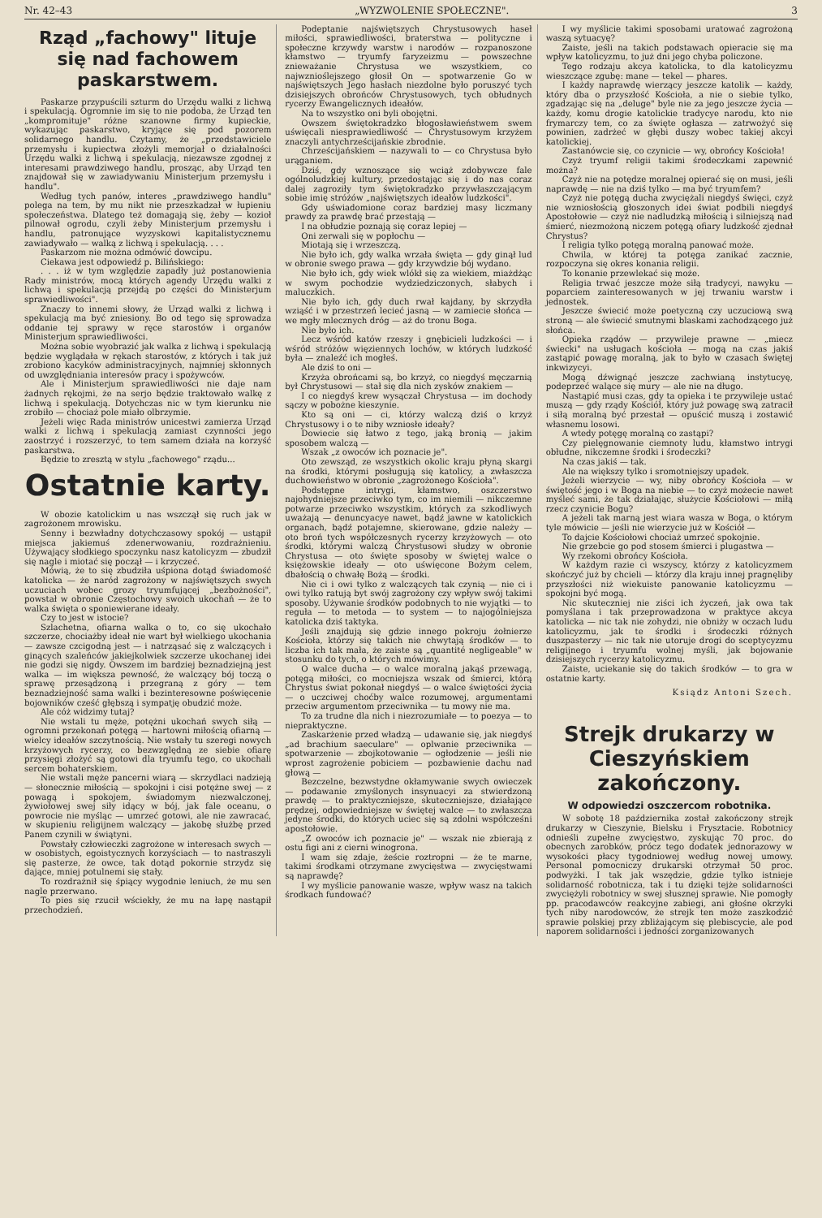Nr. 42–43 „WYZWOLENIE SPOŁECZNE". 3
Rząd „fachowy" lituje się nad fachowem paskarstwem.
Paskarze przypuścili szturm do Urzędu walki z lichwą i spekulacją. Ogromnie im się to nie podoba, że Urząd ten „kompromituje" różne szanowne firmy kupieckie, wykazując paskarstwo, kryjące się pod pozorem solidarnego handlu. Czytamy, że „przedstawiciele przemysłu i kupiectwa złożyli memorjał o działalności Urzędu walki z lichwą i spekulacją, niezawsze zgodnej z interesami prawdziwego handlu, prosząc, aby Urząd ten znajdował się w zawiadywaniu Ministerjum przemysłu i handlu".
Według tych panów, interes „prawdziwego handlu" polega na tem, by mu nikt nie przeszkadzał w łupieniu społeczeństwa. Dlatego też domagają się, żeby — kozioł pilnował ogrodu, czyli żeby Ministerjum przemysłu i handlu, patronujące wyzyskowi kapitalistycznemu zawiadywało — walką z lichwą i spekulacją. . . .
Paskarzom nie można odmówić dowcipu.
Ciekawa jest odpowiedź p. Bilińskiego:
. . . iż w tym względzie zapadły już postanowienia Rady ministrów, mocą których agendy Urzędu walki z lichwą i spekulacją przejdą po części do Ministerjum sprawiedliwości".
Znaczy to innemi słowy, że Urząd walki z lichwą i spekulacją ma być zniesiony. Bo od tego się sprowadza oddanie tej sprawy w ręce starostów i organów Ministerjum sprawiedliwości.
Można sobie wyobrazić jak walka z lichwą i spekulacją będzie wyglądała w rękach starostów, z których i tak już zrobiono kacyków administracyjnych, najmniej skłonnych od uwzględniania interesów pracy i spożywców.
Ale i Ministerjum sprawiedliwości nie daje nam żadnych rękojmi, że na serjo będzie traktowało walkę z lichwą i spekulacją. Dotychczas nic w tym kierunku nie zrobiło — chociaż pole miało olbrzymie.
Jeżeli więc Rada ministrów unicestwi zamierza Urząd walki z lichwą i spekulacją zamiast czynności jego zaostrzyć i rozszerzyć, to tem samem działa na korzyść paskarstwa.
Będzie to zresztą w stylu „fachowego" rządu...
Ostatnie karty.
W obozie katolickim u nas wszczął się ruch jak w zagrożonem mrowisku.
Senny i bezwładny dotychczasowy spokój — ustąpił miejsca jakiemuś zdenerwowaniu, rozdrażnieniu. Używający słodkiego spoczynku nasz katolicyzm — zbudził się nagle i miotać się począł — i krzyczeć.
Mówią, że to się zbudziła uśpiona dotąd świadomość katolicka — że naród zagrożony w najświętszych swych uczuciach wobec grozy tryumfującej „bezbożności", powstał w obronie Częstochowy swoich ukochań — że to walka święta o sponiewierane ideały.
Czy to jest w istocie?
Szlachetna, ofiarna walka o to, co się ukochało szczerze, chociażby ideał nie wart był wielkiego ukochania — zawsze czcigodną jest — i natrząsać się z walczących i ginących szaleńców jakiejkolwiek szczerze ukochanej idei nie godzi się nigdy. Owszem im bardziej beznadziejną jest walka — im większa pewność, że walczący bój toczą o sprawę przesądzoną i przegraną z góry — tem beznadziejność sama walki i bezinteresowne poświęcenie bojowników cześć głębszą i sympatję obudzić może.
Ale cóż widzimy tutaj?
Nie wstali tu męże, potężni ukochań swych siłą — ogromni przekonań potęgą — hartowni miłością ofiarną — wielcy ideałów szczytnością. Nie wstały tu szeregi nowych krzyżowych rycerzy, co bezwzględną ze siebie ofiarę przysięgi złożyć są gotowi dla tryumfu tego, co ukochali sercem bohaterskiem.
Nie wstali męże pancerni wiarą — skrzydlaci nadzieją — słonecznie miłością — spokojni i cisi potężne swej — z powagą i spokojem, świadomym niezwalczonej, żywiołowej swej siły idący w bój, jak fale oceanu, o powrocie nie myśląc — umrzeć gotowi, ale nie zawracać, w skupieniu religijnem walczący — jakobę służbę przed Panem czynili w świątyni.
Powstały człowieczki zagrożone w interesach swych — w osobistych, egoistycznych korzyściach — to nastraszyli się pasterze, że owce, tak dotąd pokornie strzydz się dające, mniej potulnemi się stały.
To rozdrażnił się śpiący wygodnie leniuch, że mu sen nagle przerwano.
To pies się rzucił wściekły, że mu na łapę nastąpił przechodzień.
Podeptanie najświętszych Chrystusowych haseł miłości, sprawiedliwości, braterstwa — polityczne i społeczne krzywdy warstw i narodów — rozpanoszone kłamstwo — tryumfy faryzeizmu — powszechne znieważanie Chrystusa we wszystkiem, co najwznioślejszego głosił On — spotwarzenie Go w najświętszych Jego hasłach niezdolne było poruszyć tych dzisiejszych obrońców Chrystusowych, tych obłudnych rycerzy Ewangelicznych ideałów.
Na to wszystko oni byli obojętni.
Owszem świętokradzko błogosławieństwem swem uświęcali niesprawiedliwość — Chrystusowym krzyżem znaczyli antychrześcijańskie zbrodnie.
Chrześcijańskiem — nazywali to — co Chrystusa było urąganiem.
Dziś, gdy wznoszące się wciąż zdobywcze fale ogólnoludzkiej kultury, przedostając się i do nas coraz dalej zagroziły tym świętokradzko przywłaszczającym sobie imię stróżów „najświętszych ideałów ludzkości".
Gdy uświadomione coraz bardziej masy liczmany prawdy za prawdę brać przestają —
I na obłudzie poznają się coraz lepiej —
Oni zerwali się w popłochu —
Miotają się i wrzeszczą.
Nie było ich, gdy walka wrzała święta — gdy ginął lud w obronie swego prawa — gdy krzywdzie bój wydano.
Nie było ich, gdy wiek wlókł się za wiekiem, miażdżąc w swym pochodzie wydziedziczonych, słabych i maluczkich.
Nie było ich, gdy duch rwał kajdany, by skrzydła wziąść i w przestrzeń lecieć jasną — w zamiecie słońca — we mgły mlecznych dróg — aż do tronu Boga.
Nie było ich.
Lecz wśród katów rzeszy i gnębicieli ludzkości — i wśród stróżów więziennych lochów, w których ludzkość była — znaleźć ich mogłeś.
Ale dziś to oni —
Krzyża obrońcami są, bo krzyż, co niegdyś męczarnią był Chrystusowi — stał się dla nich zysków znakiem —
I co niegdyś krew wysączał Chrystusa — im dochody sączy w pobożne kieszynie.
Kto są oni — ci, którzy walczą dziś o krzyż Chrystusowy i o te niby wzniosłe ideały?
Dowiecie się łatwo z tego, jaką bronią — jakim sposobem walczą —
Wszak „z owoców ich poznacie je".
Oto zewsząd, ze wszystkich okolic kraju płyną skargi na środki, którymi posługują się katolicy, a zwłaszcza duchowieństwo w obronie „zagrożonego Kościoła".
Podstępne intrygi, kłamstwo, oszczerstwo najohydniejsze przeciwko tym, co im niemili — nikczemne potwarze przeciwko wszystkim, których za szkodliwych uważają — denuncyacye nawet, bądź jawne w katolickich organach, bądź potajemne, skierowane, gdzie należy — oto broń tych współczesnych rycerzy krzyżowych — oto środki, którymi walczą Chrystusowi słudzy w obronie Chrystusa — oto święte sposoby w świętej walce o księżowskie ideały — oto uświęcone Bożym celem, dbałością o chwałę Bożą — środki.
Nie ci i owi tylko z walczących tak czynią — nie ci i owi tylko ratują byt swój zagrożony czy wpływ swój takimi sposoby. Używanie środków podobnych to nie wyjątki — to reguła — to metoda — to system — to najogólniejsza katolicka dziś taktyka.
Jeśli znajdują się gdzie innego pokroju żołnierze Kościoła, którzy się takich nie chwytają środków — to liczba ich tak mała, że zaiste są „quantité negligeable" w stosunku do tych, o których mówimy.
O walce ducha — o walce moralną jakąś przewagą, potęgą miłości, co mocniejsza wszak od śmierci, którą Chrystus świat pokonał niegdyś — o walce świętości życia — o uczciwej choćby walce rozumowej, argumentami przeciw argumentom przeciwnika — tu mowy nie ma.
To za trudne dla nich i niezrozumiałe — to poezya — to niepraktyczne.
Zaskarżenie przed władzą — udawanie się, jak niegdyś „ad brachium saeculare" — oplwanie przeciwnika — spotwarzenie — zbojkotowanie — ogłodzenie — jeśli nie wprost zagrożenie pobiciem — pozbawienie dachu nad głową —
Bezczelne, bezwstydne okłamywanie swych owieczek — podawanie zmyślonych insynuacyi za stwierdzoną prawdę — to praktyczniejsze, skuteczniejsze, działające prędzej, odpowiedniejsze w świętej walce — to zwłaszcza jedyne środki, do których uciec się są zdolni współcześni apostołowie.
„Z owoców ich poznacie je" — wszak nie zbierają z ostu figi ani z cierni winogrona.
I wam się zdaje, żeście roztropni — że te marne, takimi środkami otrzymane zwycięstwa — zwycięstwami są naprawdę?
I wy myślicie panowanie wasze, wpływ wasz na takich środkach fundować?
I wy myślicie takimi sposobami uratować zagrożoną waszą sytuacyę?
Zaiste, jeśli na takich podstawach opieracie się ma wpływ katolicyzmu, to już dni jego chyba policzone.
Tego rodzaju akcya katolicka, to dla katolicyzmu wieszczące zgubę: mane — tekel — phares.
I każdy naprawdę wierzący jeszcze katolik — każdy, który dba o przyszłość Kościoła, a nie o siebie tylko, zgadzając się na „deluge" byle nie za jego jeszcze życia — każdy, komu drogie katolickie tradycye narodu, kto nie frymarczy tem, co za święte ogłasza — zatrwożyć się powinien, zadrżeć w głębi duszy wobec takiej akcyi katolickiej.
Zastanówcie się, co czynicie — wy, obrońcy Kościoła!
Czyż tryumf religii takimi środeczkami zapewnić można?
Czyż nie na potędze moralnej opierać się on musi, jeśli naprawdę — nie na dziś tylko — ma być tryumfem?
Czyż nie potęgą ducha zwyciężali niegdyś święci, czyż nie wzniosłością głoszonych idei świat podbili niegdyś Apostołowie — czyż nie nadludzką miłością i silniejszą nad śmierć, niezmożoną niczem potęgą ofiary ludzkość zjednał Chrystus?
I religia tylko potęgą moralną panować może.
Chwila, w której ta potęga zanikać zacznie, rozpoczyna się okres konania religii.
To konanie przewlekać się może.
Religia trwać jeszcze może siłą tradycyi, nawyku — poparciem zainteresowanych w jej trwaniu warstw i jednostek.
Jeszcze świecić może poetyczną czy uczuciową swą stroną — ale świecić smutnymi blaskami zachodzącego już słońca.
Opieka rządów — przywileje prawne — „miecz świecki" na usługach kościoła — mogą na czas jakiś zastąpić powagę moralną, jak to było w czasach świętej inkwizycyi.
Mogą dźwignąć jeszcze zachwianą instytucyę, podeprzeć walące się mury — ale nie na długo.
Nastąpić musi czas, gdy ta opieka i te przywileje ustać muszą — gdy rządy Kościół, który już powagę swą zatracił i siłą moralną być przestał — opuścić muszą i zostawić własnemu losowi.
A wtedy potęgę moralną co zastąpi?
Czy pielęgnowanie ciemnoty ludu, kłamstwo intrygi obłudne, nikczemne środki i środeczki?
Na czas jakiś — tak.
Ale na większy tylko i sromotniejszy upadek.
Jeżeli wierzycie — wy, niby obrońcy Kościoła — w świętość jego i w Boga na niebie — to czyż możecie nawet myśleć sami, że tak działając, służycie Kościołowi — miłą rzecz czynicie Bogu?
A jeżeli tak marną jest wiara wasza w Boga, o którym tyle mówicie — jeśli nie wierzycie już w Kościół —
To dajcie Kościołowi chociaż umrzeć spokojnie.
Nie grzebcie go pod stosem śmierci i plugastwa —
Wy rzekomi obrońcy Kościoła.
W każdym razie ci wszyscy, którzy z katolicyzmem skończyć już by chcieli — którzy dla kraju innej pragnęliby przyszłości niż wiekuiste panowanie katolicyzmu — spokojni być mogą.
Nic skuteczniej nie ziści ich życzeń, jak owa tak pomyślana i tak przeprowadzona w praktyce akcya katolicka — nic tak nie zohydzi, nie obniży w oczach ludu katolicyzmu, jak te środki i środeczki różnych duszpasterzy — nic tak nie utoruje drogi do sceptycyzmu religijnego i tryumfu wolnej myśli, jak bojowanie dzisiejszych rycerzy katolicyzmu.
Zaiste, uciekanie się do takich środków — to gra w ostatnie karty.
Ksiądz Antoni Szech.
Strejk drukarzy w Cieszyńskiem zakończony.
W odpowiedzi oszczercom robotnika.
W sobotę 18 października został zakończony strejk drukarzy w Cieszynie, Bielsku i Frysztacie. Robotnicy odnieśli zupełne zwycięstwo, zyskując 70 proc. do obecnych zarobków, prócz tego dodatek jednorazowy w wysokości płacy tygodniowej według nowej umowy. Personal pomocniczy drukarski otrzymał 50 proc. podwyżki. I tak jak wszędzie, gdzie tylko istnieje solidarność robotnicza, tak i tu dzięki tejże solidarności zwyciężyli robotnicy w swej słusznej sprawie. Nie pomogły pp. pracodawców reakcyjne zabiegi, ani głośne okrzyki tych niby narodowców, że strejk ten może zaszkodzić sprawie polskiej przy zbliżającym się plebiscycie, ale pod naporem solidarności i jedności zorganizowanych